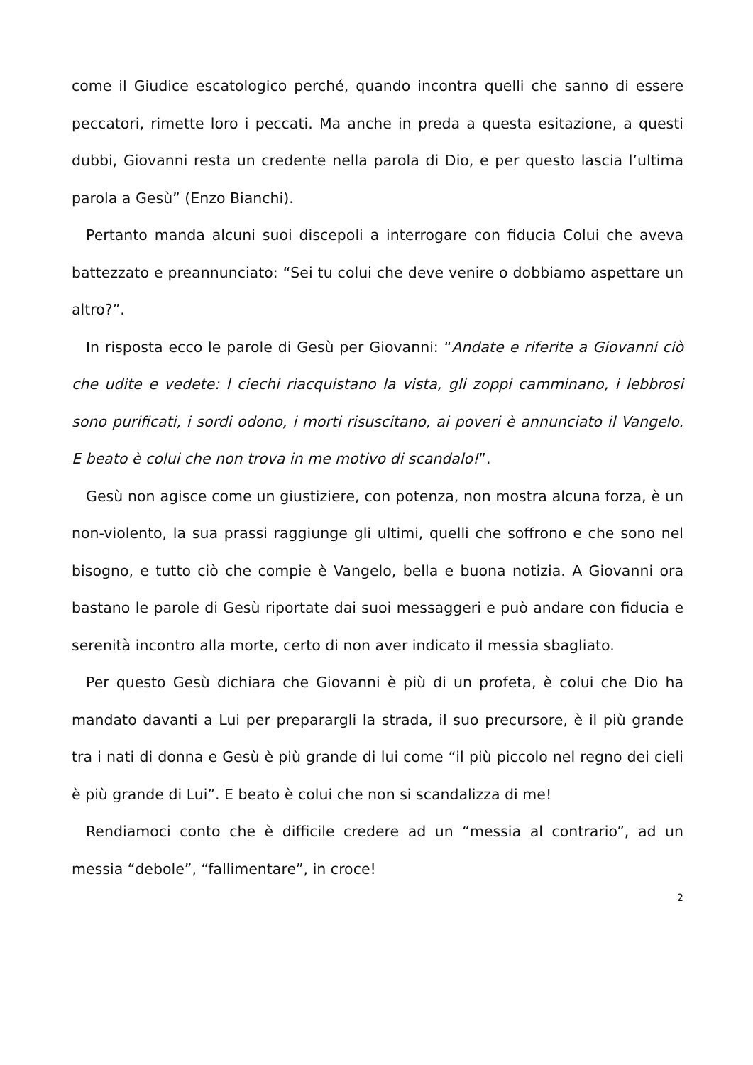come il Giudice escatologico perché, quando incontra quelli che sanno di essere peccatori, rimette loro i peccati. Ma anche in preda a questa esitazione, a questi dubbi, Giovanni resta un credente nella parola di Dio, e per questo lascia l’ultima parola a Gesù” (Enzo Bianchi).
Pertanto manda alcuni suoi discepoli a interrogare con fiducia Colui che aveva battezzato e preannunciato: “Sei tu colui che deve venire o dobbiamo aspettare un altro?”.
In risposta ecco le parole di Gesù per Giovanni: “Andate e riferite a Giovanni ciò che udite e vedete: I ciechi riacquistano la vista, gli zoppi camminano, i lebbrosi sono purificati, i sordi odono, i morti risuscitano, ai poveri è annunciato il Vangelo. E beato è colui che non trova in me motivo di scandalo!”.
Gesù non agisce come un giustiziere, con potenza, non mostra alcuna forza, è un non-violento, la sua prassi raggiunge gli ultimi, quelli che soffrono e che sono nel bisogno, e tutto ciò che compie è Vangelo, bella e buona notizia. A Giovanni ora bastano le parole di Gesù riportate dai suoi messaggeri e può andare con fiducia e serenità incontro alla morte, certo di non aver indicato il messia sbagliato.
Per questo Gesù dichiara che Giovanni è più di un profeta, è colui che Dio ha mandato davanti a Lui per preparargli la strada, il suo precursore, è il più grande tra i nati di donna e Gesù è più grande di lui come “il più piccolo nel regno dei cieli è più grande di Lui”. E beato è colui che non si scandalizza di me!
Rendiamoci conto che è difficile credere ad un “messia al contrario”, ad un messia “debole”, “fallimentare”, in croce!
2